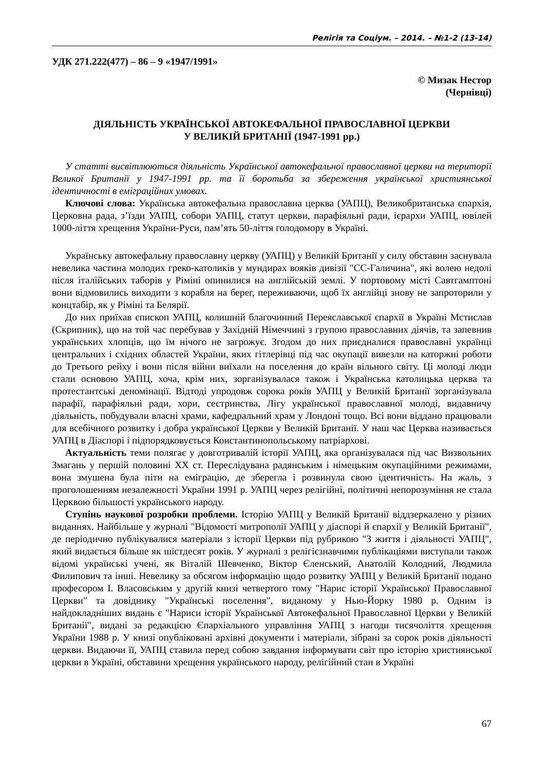Релігія та Соціум. – 2014. – №1-2 (13-14)
УДК 271.222(477) – 86 – 9 «1947/1991»
© Мизак Нестор
(Чернівці)
ДІЯЛЬНІСТЬ УКРАЇНСЬКОЇ АВТОКЕФАЛЬНОЇ ПРАВОСЛАВНОЇ ЦЕРКВИ
У ВЕЛИКІЙ БРИТАНІЇ (1947-1991 рр.)
У статті висвітлюються діяльність Української автокефальної православної церкви на території Великої Британії у 1947-1991 рр. та її боротьба за збереження української християнської ідентичності в еміграційних умовах.
Ключові слова: Українська автокефальна православна церква (УАПЦ), Великобританська єпархія, Церковна рада, з’їзди УАПЦ, собори УАПЦ, статут церкви, парафіяльні ради, ієрархи УАПЦ, ювілей 1000-ліття хрещення України-Руси, пам’ять 50-ліття голодомору в Україні.
Українську автокефальну православну церкву (УАПЦ) у Великій Британії у силу обставин заснувала невелика частина молодих греко-католиків у мундирах вояків дивізії "СС-Галичина", які волею недолі після італійських таборів у Ріміні опинилися на англійській землі. У портовому місті Савтгамптоні вони відмовились виходити з корабля на берег, переживаючи, щоб їх англійці знову не запроторили у концтабір, як у Ріміні та Белярії.
До них приїхав єпископ УАПЦ, колишній благочинний Переяславської єпархії в Україні Мстислав (Скрипник), що на той час перебував у Західній Німеччині з групою православних діячів, та запевнив українських хлопців, що їм нічого не загрожує. Згодом до них приєдналися православні українці центральних і східних областей України, яких гітлерівці під час окупації вивезли на каторжні роботи до Третього рейху і вони після війни виїхали на поселення до країн вільного світу. Ці молоді люди стали основою УАПЦ, хоча, крім них, зорганізувалася також і Українська католицька церква та протестантські деномінації. Відтоді упродовж сорока років УАПЦ у Великій Британії зорганізувала парафії, парафіяльні ради, хори, сестринства, Лігу української православної молоді, видавничу діяльність, побудували власні храми, кафедральний храм у Лондоні тощо. Всі вони віддано працювали для всебічного розвитку і добра української Церкви у Великій Британії. У наш час Церква називається УАПЦ в Діаспорі і підпорядковується Константинопольському патріархові.
Актуальність теми полягає у довготривалій історії УАПЦ, яка організувалася під час Визвольних Змагань у першій половині ХХ ст. Переслідувана радянським і німецьким окупаційними режимами, вона змушена була піти на еміграцію, де зберегла і розвинула свою ідентичність. На жаль, з проголошенням незалежності України 1991 р. УАПЦ через релігійні, політичні непорозуміння не стала Церквою більшості українського народу.
Ступінь наукової розробки проблеми. Історію УАПЦ у Великій Британії віддзеркалено у різних виданнях. Найбільше у журналі "Відомості митрополії УАПЦ у діаспорі й єпархії у Великій Британії", де періодично публікувалися матеріали з історії Церкви під рубрикою "З життя і діяльності УАПЦ", який видається більше як шістдесят років. У журналі з релігієзнавчими публікаціями виступали також відомі українські учені, як Віталій Шевченко, Віктор Єленський, Анатолій Колодний, Людмила Филипович та інші. Невелику за обсягом інформацію щодо розвитку УАПЦ у Великій Британії подано професором І. Власовським у другій книзі четвертого тому "Нарис історії Української Православної Церкви" та довіднику "Українські поселення", виданому у Нью-Йорку 1980 р. Одним із найдокладніших видань є "Нариси історії Української Автокефальної Православної Церкви у Великій Британії", видані за редакцією Єпархіального управління УАПЦ з нагоди тисячоліття хрещення України 1988 р. У книзі опубліковані архівні документи і матеріали, зібрані за сорок років діяльності церкви. Видаючи її, УАПЦ ставила перед собою завдання інформувати світ про історію християнської церкви в Україні, обставини хрещення українського народу, релігійний стан в Україні
67